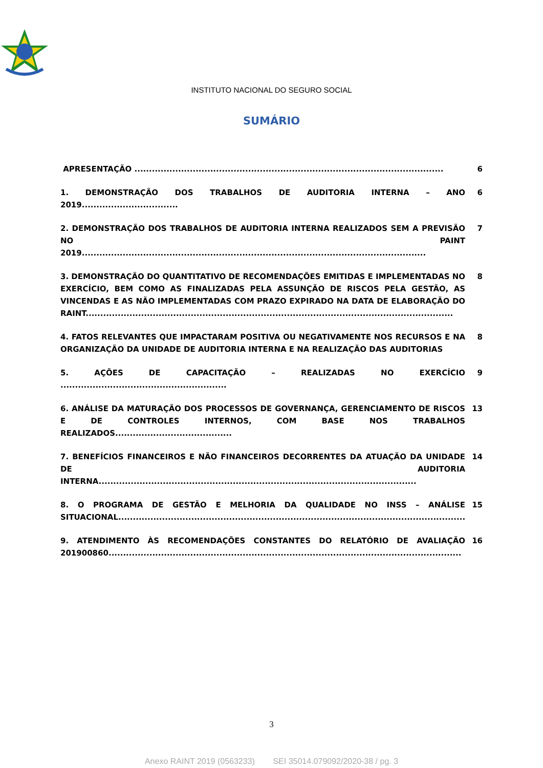INSTITUTO NACIONAL DO SEGURO SOCIAL
SUMÁRIO
| APRESENTAÇÃO .......................................................................................................... | 6 |
| 1. DEMONSTRAÇÃO DOS TRABALHOS DE AUDITORIA INTERNA – ANO 2019................................. | 6 |
| 2. DEMONSTRAÇÃO DOS TRABALHOS DE AUDITORIA INTERNA REALIZADOS SEM A PREVISÃO NO PAINT 2019...................................................................................................................... | 7 |
| 3. DEMONSTRAÇÃO DO QUANTITATIVO DE RECOMENDAÇÕES EMITIDAS E IMPLEMENTADAS NO EXERCÍCIO, BEM COMO AS FINALIZADAS PELA ASSUNÇÃO DE RISCOS PELA GESTÃO, AS VINCENDAS E AS NÃO IMPLEMENTADAS COM PRAZO EXPIRADO NA DATA DE ELABORAÇÃO DO RAINT.............................................................................................................................. | 8 |
| 4. FATOS RELEVANTES QUE IMPACTARAM POSITIVA OU NEGATIVAMENTE NOS RECURSOS E NA ORGANIZAÇÃO DA UNIDADE DE AUDITORIA INTERNA E NA REALIZAÇÃO DAS AUDITORIAS | 8 |
| 5. AÇÕES DE CAPACITAÇÃO – REALIZADAS NO EXERCÍCIO ......................................................... | 9 |
| 6. ANÁLISE DA MATURAÇÃO DOS PROCESSOS DE GOVERNANÇA, GERENCIAMENTO DE RISCOS E DE CONTROLES INTERNOS, COM BASE NOS TRABALHOS REALIZADOS........................................ | 13 |
| 7. BENEFÍCIOS FINANCEIROS E NÃO FINANCEIROS DECORRENTES DA ATUAÇÃO DA UNIDADE DE AUDITORIA INTERNA............................................................................................................. | 14 |
| 8. O PROGRAMA DE GESTÃO E MELHORIA DA QUALIDADE NO INSS – ANÁLISE SITUACIONAL....................................................................................................................... | 15 |
| 9. ATENDIMENTO ÀS RECOMENDAÇÕES CONSTANTES DO RELATÓRIO DE AVALIAÇÃO 201900860......................................................................................................................... | 16 |
3
Anexo RAINT 2019 (0563233) SEI 35014.079092/2020-38 / pg. 3